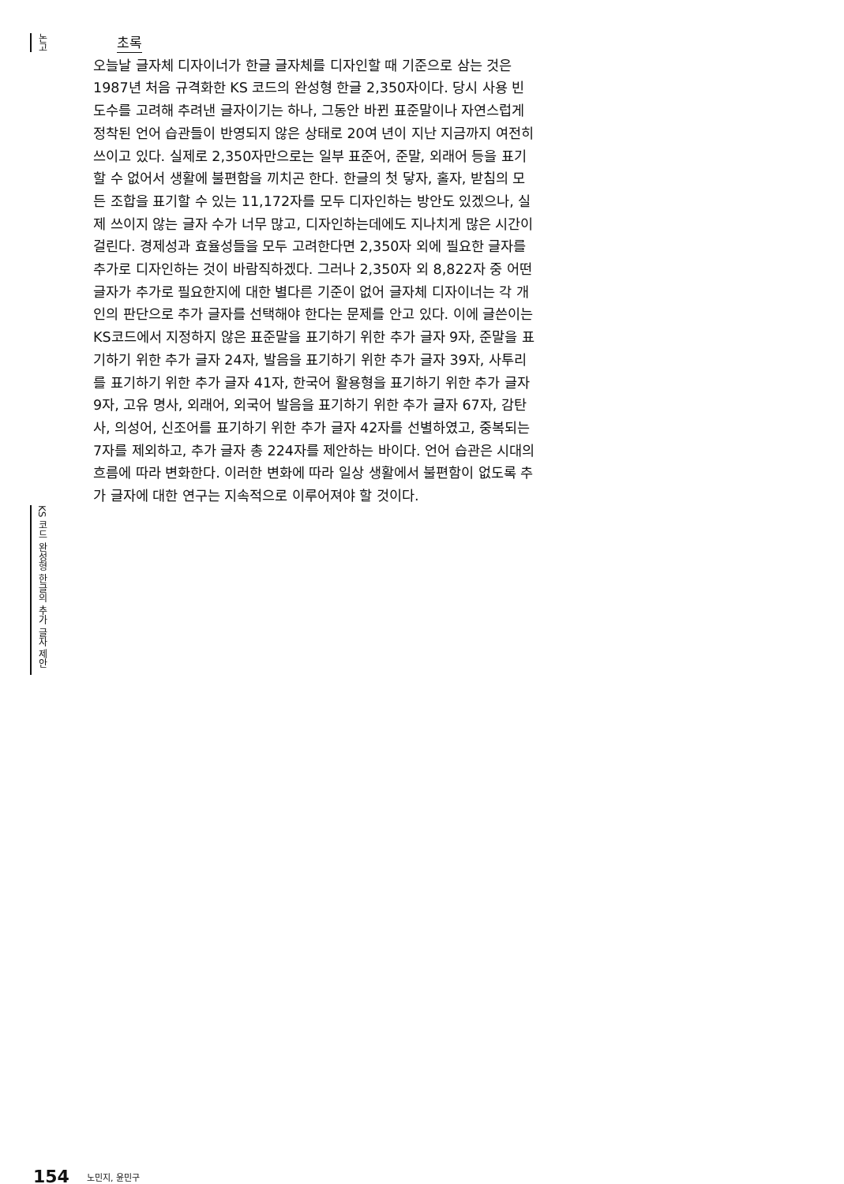논고
초록
오늘날 글자체 디자이너가 한글 글자체를 디자인할 때 기준으로 삼는 것은 1987년 처음 규격화한 KS 코드의 완성형 한글 2,350자이다. 당시 사용 빈도수를 고려해 추려낸 글자이기는 하나, 그동안 바뀐 표준말이나 자연스럽게 정착된 언어 습관들이 반영되지 않은 상태로 20여 년이 지난 지금까지 여전히 쓰이고 있다. 실제로 2,350자만으로는 일부 표준어, 준말, 외래어 등을 표기할 수 없어서 생활에 불편함을 끼치곤 한다. 한글의 첫 닿자, 홀자, 받침의 모든 조합을 표기할 수 있는 11,172자를 모두 디자인하는 방안도 있겠으나, 실제 쓰이지 않는 글자 수가 너무 많고, 디자인하는데에도 지나치게 많은 시간이 걸린다. 경제성과 효율성들을 모두 고려한다면 2,350자 외에 필요한 글자를 추가로 디자인하는 것이 바람직하겠다. 그러나 2,350자 외 8,822자 중 어떤 글자가 추가로 필요한지에 대한 별다른 기준이 없어 글자체 디자이너는 각 개인의 판단으로 추가 글자를 선택해야 한다는 문제를 안고 있다. 이에 글쓴이는 KS코드에서 지정하지 않은 표준말을 표기하기 위한 추가 글자 9자, 준말을 표기하기 위한 추가 글자 24자, 발음을 표기하기 위한 추가 글자 39자, 사투리를 표기하기 위한 추가 글자 41자, 한국어 활용형을 표기하기 위한 추가 글자 9자, 고유 명사, 외래어, 외국어 발음을 표기하기 위한 추가 글자 67자, 감탄사, 의성어, 신조어를 표기하기 위한 추가 글자 42자를 선별하였고, 중복되는 7자를 제외하고, 추가 글자 총 224자를 제안하는 바이다. 언어 습관은 시대의 흐름에 따라 변화한다. 이러한 변화에 따라 일상 생활에서 불편함이 없도록 추가 글자에 대한 연구는 지속적으로 이루어져야 할 것이다.
KS 코드 완성형 한글의 추가 글자 제안
154 노민지, 윤민구